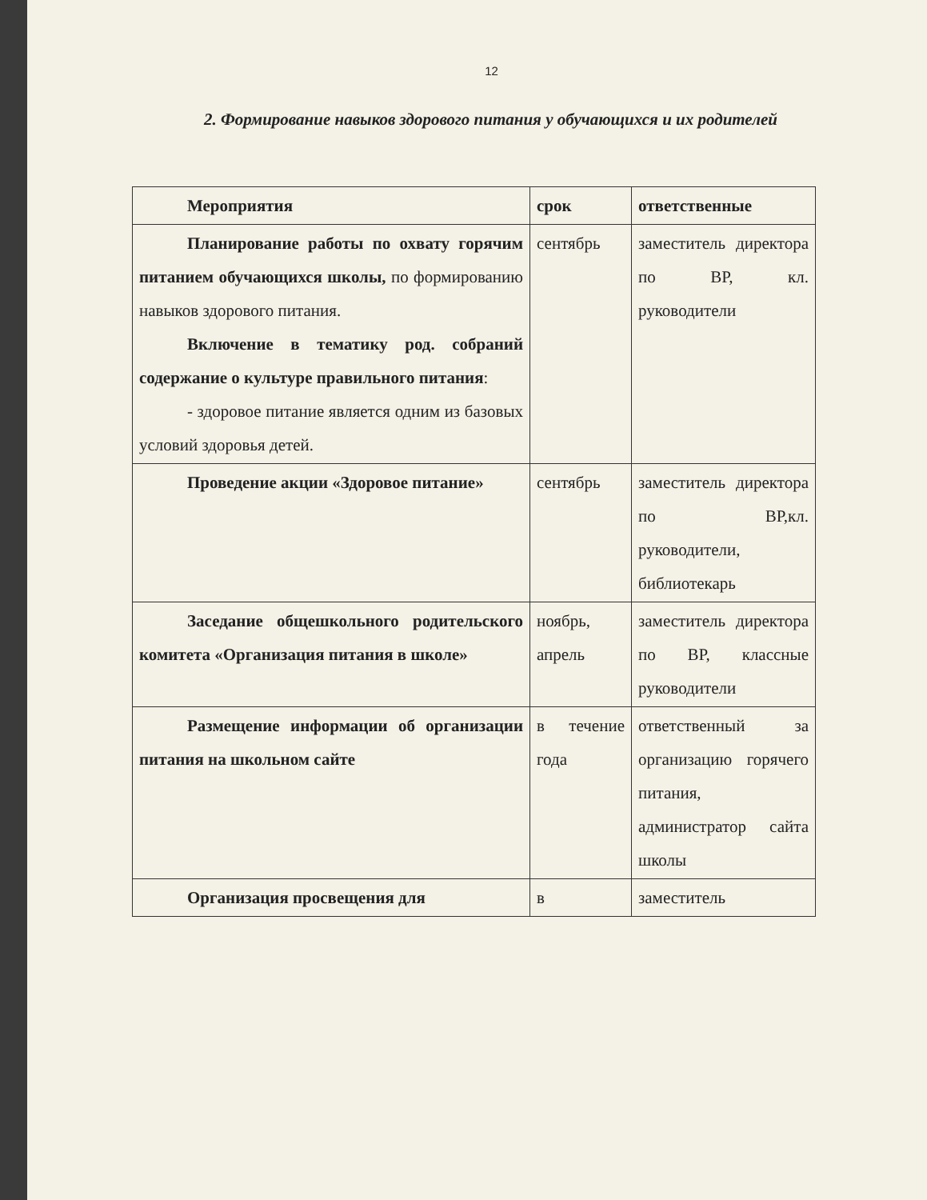12
2. Формирование навыков здорового питания у обучающихся и их родителей
| Мероприятия | срок | ответственные |
| --- | --- | --- |
| Планирование работы по охвату горячим питанием обучающихся школы, по формированию навыков здорового питания. Включение в тематику род. собраний содержание о культуре правильного питания : - здоровое питание является одним из базовых условий здоровья детей. | сентябрь | заместитель директора по ВР, кл. руководители |
| Проведение акции «Здоровое питание» | сентябрь | заместитель директора по ВР,кл. руководители, библиотекарь |
| Заседание общешкольного родительского комитета «Организация питания в школе» | ноябрь, апрель | заместитель директора по ВР, классные руководители |
| Размещение информации об организации питания на школьном сайте | в течение года | ответственный за организацию горячего питания, администратор сайта школы |
| Организация просвещения для | в | заместитель |